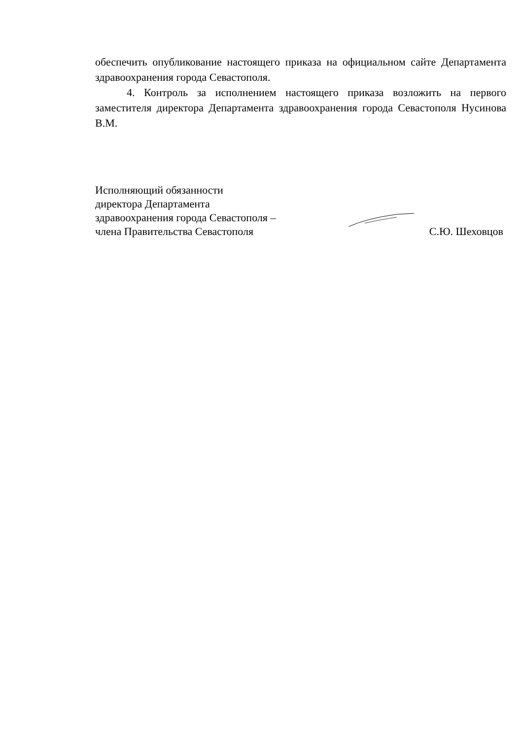обеспечить опубликование настоящего приказа на официальном сайте Департамента здравоохранения города Севастополя.
4. Контроль за исполнением настоящего приказа возложить на первого заместителя директора Департамента здравоохранения города Севастополя Нусинова В.М.
Исполняющий обязанности
директора Департамента
здравоохранения города Севастополя –
члена Правительства Севастополя
С.Ю. Шеховцов